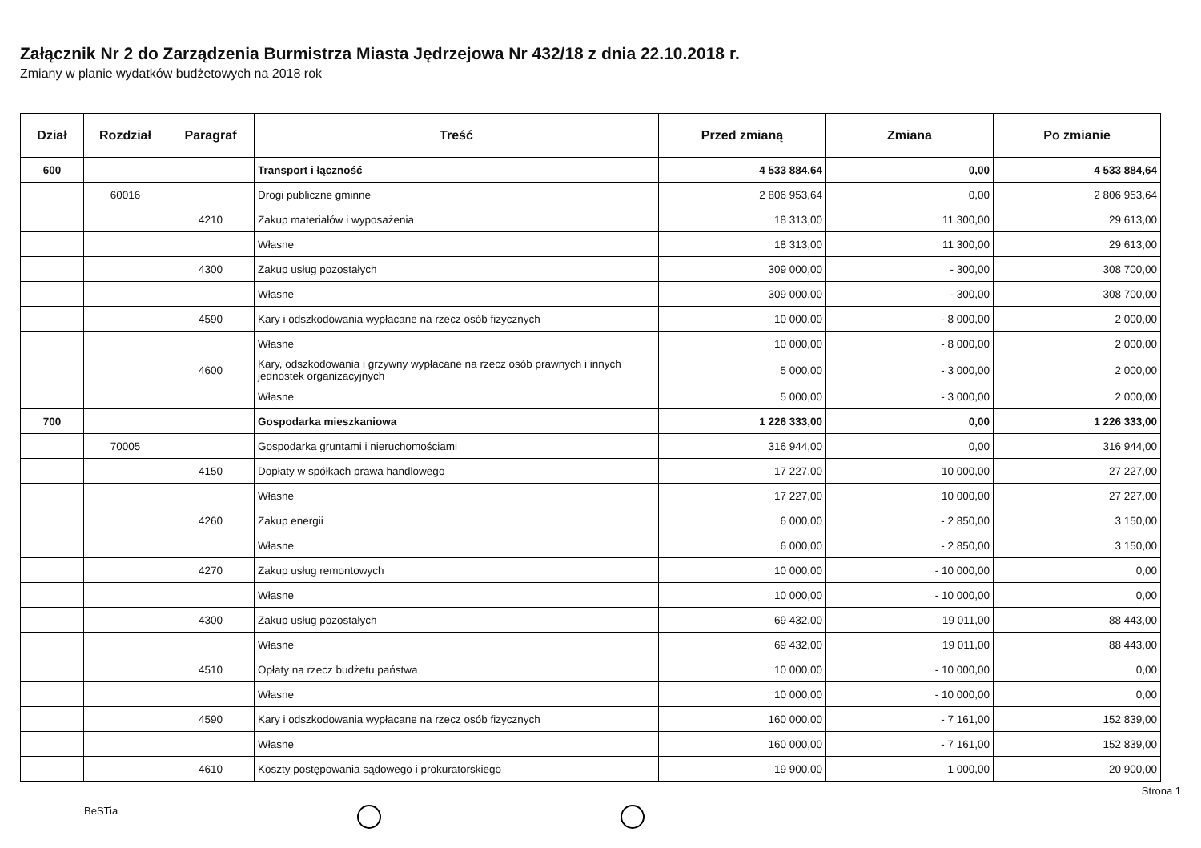Załącznik Nr 2 do Zarządzenia Burmistrza Miasta Jędrzejowa Nr 432/18 z dnia 22.10.2018 r.
Zmiany w planie wydatków budżetowych na 2018 rok
| Dział | Rozdział | Paragraf | Treść | Przed zmianą | Zmiana | Po zmianie |
| --- | --- | --- | --- | --- | --- | --- |
| 600 | | | Transport i łączność | 4 533 884,64 | 0,00 | 4 533 884,64 |
| | 60016 | | Drogi publiczne gminne | 2 806 953,64 | 0,00 | 2 806 953,64 |
| | | 4210 | Zakup materiałów i wyposażenia | 18 313,00 | 11 300,00 | 29 613,00 |
| | | | Własne | 18 313,00 | 11 300,00 | 29 613,00 |
| | | 4300 | Zakup usług pozostałych | 309 000,00 | - 300,00 | 308 700,00 |
| | | | Własne | 309 000,00 | - 300,00 | 308 700,00 |
| | | 4590 | Kary i odszkodowania wypłacane na rzecz osób fizycznych | 10 000,00 | - 8 000,00 | 2 000,00 |
| | | | Własne | 10 000,00 | - 8 000,00 | 2 000,00 |
| | | 4600 | Kary, odszkodowania i grzywny wypłacane na rzecz osób prawnych i innych jednostek organizacyjnych | 5 000,00 | - 3 000,00 | 2 000,00 |
| | | | Własne | 5 000,00 | - 3 000,00 | 2 000,00 |
| 700 | | | Gospodarka mieszkaniowa | 1 226 333,00 | 0,00 | 1 226 333,00 |
| | 70005 | | Gospodarka gruntami i nieruchomościami | 316 944,00 | 0,00 | 316 944,00 |
| | | 4150 | Dopłaty w spółkach prawa handlowego | 17 227,00 | 10 000,00 | 27 227,00 |
| | | | Własne | 17 227,00 | 10 000,00 | 27 227,00 |
| | | 4260 | Zakup energii | 6 000,00 | - 2 850,00 | 3 150,00 |
| | | | Własne | 6 000,00 | - 2 850,00 | 3 150,00 |
| | | 4270 | Zakup usług remontowych | 10 000,00 | - 10 000,00 | 0,00 |
| | | | Własne | 10 000,00 | - 10 000,00 | 0,00 |
| | | 4300 | Zakup usług pozostałych | 69 432,00 | 19 011,00 | 88 443,00 |
| | | | Własne | 69 432,00 | 19 011,00 | 88 443,00 |
| | | 4510 | Opłaty na rzecz budżetu państwa | 10 000,00 | - 10 000,00 | 0,00 |
| | | | Własne | 10 000,00 | - 10 000,00 | 0,00 |
| | | 4590 | Kary i odszkodowania wypłacane na rzecz osób fizycznych | 160 000,00 | - 7 161,00 | 152 839,00 |
| | | | Własne | 160 000,00 | - 7 161,00 | 152 839,00 |
| | | 4610 | Koszty postępowania sądowego i prokuratorskiego | 19 900,00 | 1 000,00 | 20 900,00 |
Strona 1
BeSTia